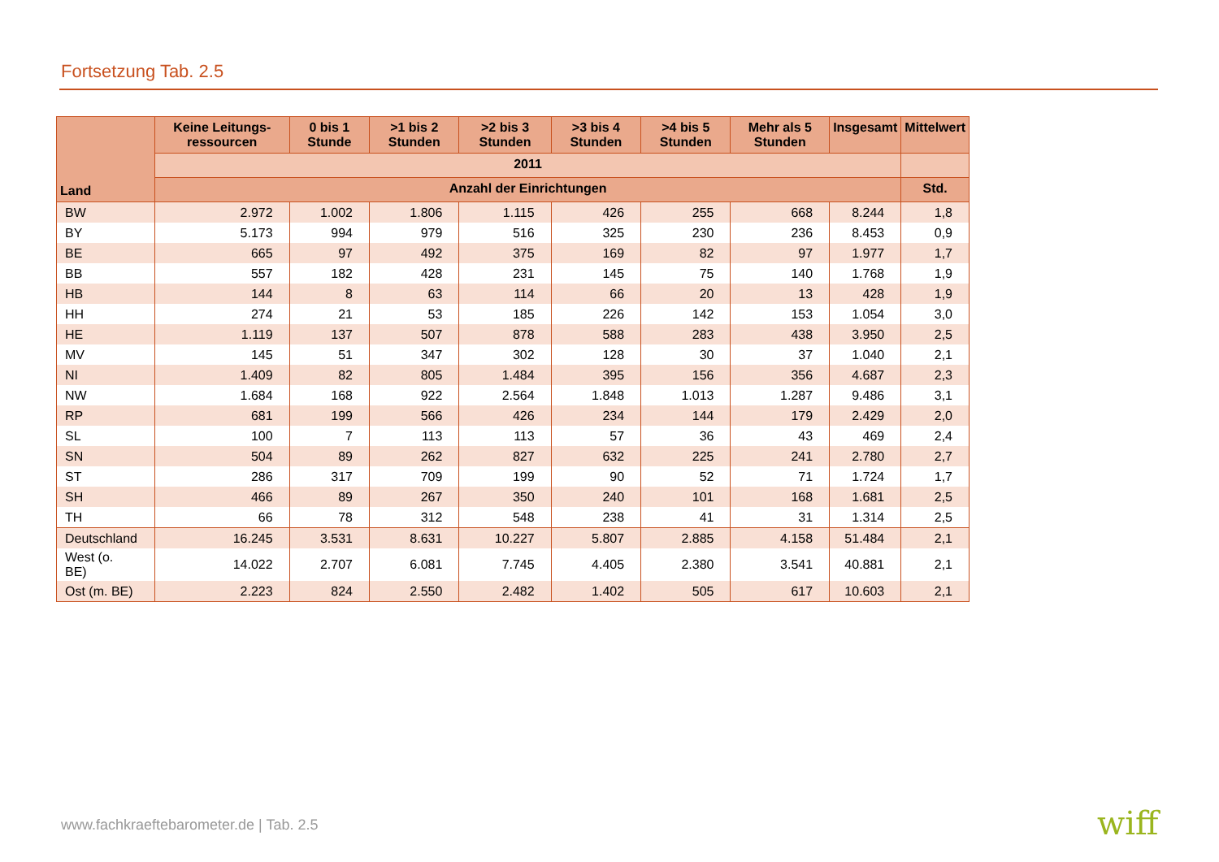Fortsetzung Tab. 2.5
| Land | Keine Leitungs-ressourcen | 0 bis 1 Stunde | >1 bis 2 Stunden | >2 bis 3 Stunden | >3 bis 4 Stunden | >4 bis 5 Stunden | Mehr als 5 Stunden | Insgesamt | Mittelwert |
| --- | --- | --- | --- | --- | --- | --- | --- | --- | --- |
| | 2011 | | | | | | | | |
| | Anzahl der Einrichtungen | | | | | | | | Std. |
| BW | 2.972 | 1.002 | 1.806 | 1.115 | 426 | 255 | 668 | 8.244 | 1,8 |
| BY | 5.173 | 994 | 979 | 516 | 325 | 230 | 236 | 8.453 | 0,9 |
| BE | 665 | 97 | 492 | 375 | 169 | 82 | 97 | 1.977 | 1,7 |
| BB | 557 | 182 | 428 | 231 | 145 | 75 | 140 | 1.768 | 1,9 |
| HB | 144 | 8 | 63 | 114 | 66 | 20 | 13 | 428 | 1,9 |
| HH | 274 | 21 | 53 | 185 | 226 | 142 | 153 | 1.054 | 3,0 |
| HE | 1.119 | 137 | 507 | 878 | 588 | 283 | 438 | 3.950 | 2,5 |
| MV | 145 | 51 | 347 | 302 | 128 | 30 | 37 | 1.040 | 2,1 |
| NI | 1.409 | 82 | 805 | 1.484 | 395 | 156 | 356 | 4.687 | 2,3 |
| NW | 1.684 | 168 | 922 | 2.564 | 1.848 | 1.013 | 1.287 | 9.486 | 3,1 |
| RP | 681 | 199 | 566 | 426 | 234 | 144 | 179 | 2.429 | 2,0 |
| SL | 100 | 7 | 113 | 113 | 57 | 36 | 43 | 469 | 2,4 |
| SN | 504 | 89 | 262 | 827 | 632 | 225 | 241 | 2.780 | 2,7 |
| ST | 286 | 317 | 709 | 199 | 90 | 52 | 71 | 1.724 | 1,7 |
| SH | 466 | 89 | 267 | 350 | 240 | 101 | 168 | 1.681 | 2,5 |
| TH | 66 | 78 | 312 | 548 | 238 | 41 | 31 | 1.314 | 2,5 |
| Deutschland | 16.245 | 3.531 | 8.631 | 10.227 | 5.807 | 2.885 | 4.158 | 51.484 | 2,1 |
| West (o. BE) | 14.022 | 2.707 | 6.081 | 7.745 | 4.405 | 2.380 | 3.541 | 40.881 | 2,1 |
| Ost (m. BE) | 2.223 | 824 | 2.550 | 2.482 | 1.402 | 505 | 617 | 10.603 | 2,1 |
www.fachkraeftebarometer.de | Tab. 2.5
wiff